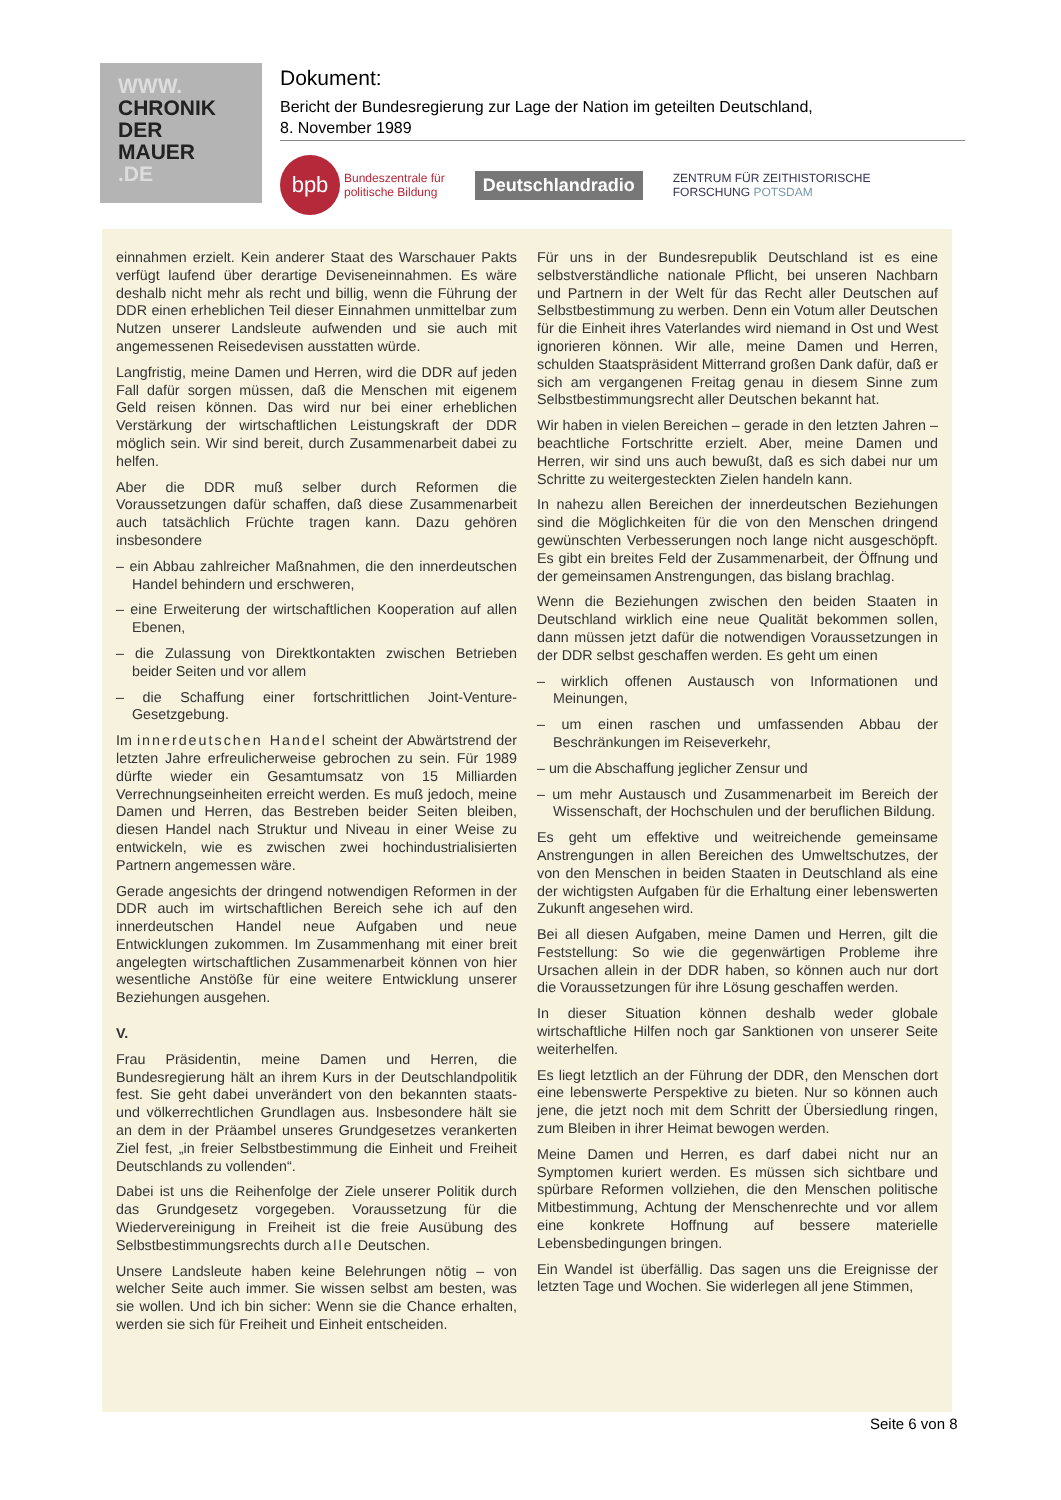WWW.
CHRONIK
DER
MAUER
.DE
Dokument:
Bericht der Bundesregierung zur Lage der Nation im geteilten Deutschland,
8. November 1989
bpb
Bundeszentrale für
politische Bildung
Deutschlandradio ZENTRUM FÜR ZEITHISTORISCHE
FORSCHUNG POTSDAM
einnahmen erzielt. Kein anderer Staat des Warschauer Pakts verfügt laufend über derartige Deviseneinnahmen. Es wäre deshalb nicht mehr als recht und billig, wenn die Führung der DDR einen erheblichen Teil dieser Einnahmen unmittelbar zum Nutzen unserer Landsleute aufwenden und sie auch mit angemessenen Reisedevisen ausstatten würde.
Langfristig, meine Damen und Herren, wird die DDR auf jeden Fall dafür sorgen müssen, daß die Menschen mit eigenem Geld reisen können. Das wird nur bei einer erheblichen Verstärkung der wirtschaftlichen Leistungskraft der DDR möglich sein. Wir sind bereit, durch Zusammenarbeit dabei zu helfen.
Aber die DDR muß selber durch Reformen die Voraussetzungen dafür schaffen, daß diese Zusammenarbeit auch tatsächlich Früchte tragen kann. Dazu gehören insbesondere
– ein Abbau zahlreicher Maßnahmen, die den innerdeutschen Handel behindern und erschweren,
– eine Erweiterung der wirtschaftlichen Kooperation auf allen Ebenen,
– die Zulassung von Direktkontakten zwischen Betrieben beider Seiten und vor allem
– die Schaffung einer fortschrittlichen Joint-Venture-Gesetzgebung.
Im innerdeutschen Handel scheint der Abwärtstrend der letzten Jahre erfreulicherweise gebrochen zu sein. Für 1989 dürfte wieder ein Gesamtumsatz von 15 Milliarden Verrechnungseinheiten erreicht werden. Es muß jedoch, meine Damen und Herren, das Bestreben beider Seiten bleiben, diesen Handel nach Struktur und Niveau in einer Weise zu entwickeln, wie es zwischen zwei hochindustrialisierten Partnern angemessen wäre.
Gerade angesichts der dringend notwendigen Reformen in der DDR auch im wirtschaftlichen Bereich sehe ich auf den innerdeutschen Handel neue Aufgaben und neue Entwicklungen zukommen. Im Zusammenhang mit einer breit angelegten wirtschaftlichen Zusammenarbeit können von hier wesentliche Anstöße für eine weitere Entwicklung unserer Beziehungen ausgehen.
V.
Frau Präsidentin, meine Damen und Herren, die Bundesregierung hält an ihrem Kurs in der Deutschlandpolitik fest. Sie geht dabei unverändert von den bekannten staats- und völkerrechtlichen Grundlagen aus. Insbesondere hält sie an dem in der Präambel unseres Grundgesetzes verankerten Ziel fest, „in freier Selbstbestimmung die Einheit und Freiheit Deutschlands zu vollenden“.
Dabei ist uns die Reihenfolge der Ziele unserer Politik durch das Grundgesetz vorgegeben. Voraussetzung für die Wiedervereinigung in Freiheit ist die freie Ausübung des Selbstbestimmungsrechts durch alle Deutschen.
Unsere Landsleute haben keine Belehrungen nötig – von welcher Seite auch immer. Sie wissen selbst am besten, was sie wollen. Und ich bin sicher: Wenn sie die Chance erhalten, werden sie sich für Freiheit und Einheit entscheiden.
Für uns in der Bundesrepublik Deutschland ist es eine selbstverständliche nationale Pflicht, bei unseren Nachbarn und Partnern in der Welt für das Recht aller Deutschen auf Selbstbestimmung zu werben. Denn ein Votum aller Deutschen für die Einheit ihres Vaterlandes wird niemand in Ost und West ignorieren können. Wir alle, meine Damen und Herren, schulden Staatspräsident Mitterrand großen Dank dafür, daß er sich am vergangenen Freitag genau in diesem Sinne zum Selbstbestimmungsrecht aller Deutschen bekannt hat.
Wir haben in vielen Bereichen – gerade in den letzten Jahren – beachtliche Fortschritte erzielt. Aber, meine Damen und Herren, wir sind uns auch bewußt, daß es sich dabei nur um Schritte zu weitergesteckten Zielen handeln kann.
In nahezu allen Bereichen der innerdeutschen Beziehungen sind die Möglichkeiten für die von den Menschen dringend gewünschten Verbesserungen noch lange nicht ausgeschöpft. Es gibt ein breites Feld der Zusammenarbeit, der Öffnung und der gemeinsamen Anstrengungen, das bislang brachlag.
Wenn die Beziehungen zwischen den beiden Staaten in Deutschland wirklich eine neue Qualität bekommen sollen, dann müssen jetzt dafür die notwendigen Voraussetzungen in der DDR selbst geschaffen werden. Es geht um einen
– wirklich offenen Austausch von Informationen und Meinungen,
– um einen raschen und umfassenden Abbau der Beschränkungen im Reiseverkehr,
– um die Abschaffung jeglicher Zensur und
– um mehr Austausch und Zusammenarbeit im Bereich der Wissenschaft, der Hochschulen und der beruflichen Bildung.
Es geht um effektive und weitreichende gemeinsame Anstrengungen in allen Bereichen des Umweltschutzes, der von den Menschen in beiden Staaten in Deutschland als eine der wichtigsten Aufgaben für die Erhaltung einer lebenswerten Zukunft angesehen wird.
Bei all diesen Aufgaben, meine Damen und Herren, gilt die Feststellung: So wie die gegenwärtigen Probleme ihre Ursachen allein in der DDR haben, so können auch nur dort die Voraussetzungen für ihre Lösung geschaffen werden.
In dieser Situation können deshalb weder globale wirtschaftliche Hilfen noch gar Sanktionen von unserer Seite weiterhelfen.
Es liegt letztlich an der Führung der DDR, den Menschen dort eine lebenswerte Perspektive zu bieten. Nur so können auch jene, die jetzt noch mit dem Schritt der Übersiedlung ringen, zum Bleiben in ihrer Heimat bewogen werden.
Meine Damen und Herren, es darf dabei nicht nur an Symptomen kuriert werden. Es müssen sich sichtbare und spürbare Reformen vollziehen, die den Menschen politische Mitbestimmung, Achtung der Menschenrechte und vor allem eine konkrete Hoffnung auf bessere materielle Lebensbedingungen bringen.
Ein Wandel ist überfällig. Das sagen uns die Ereignisse der letzten Tage und Wochen. Sie widerlegen all jene Stimmen,
Seite 6 von 8